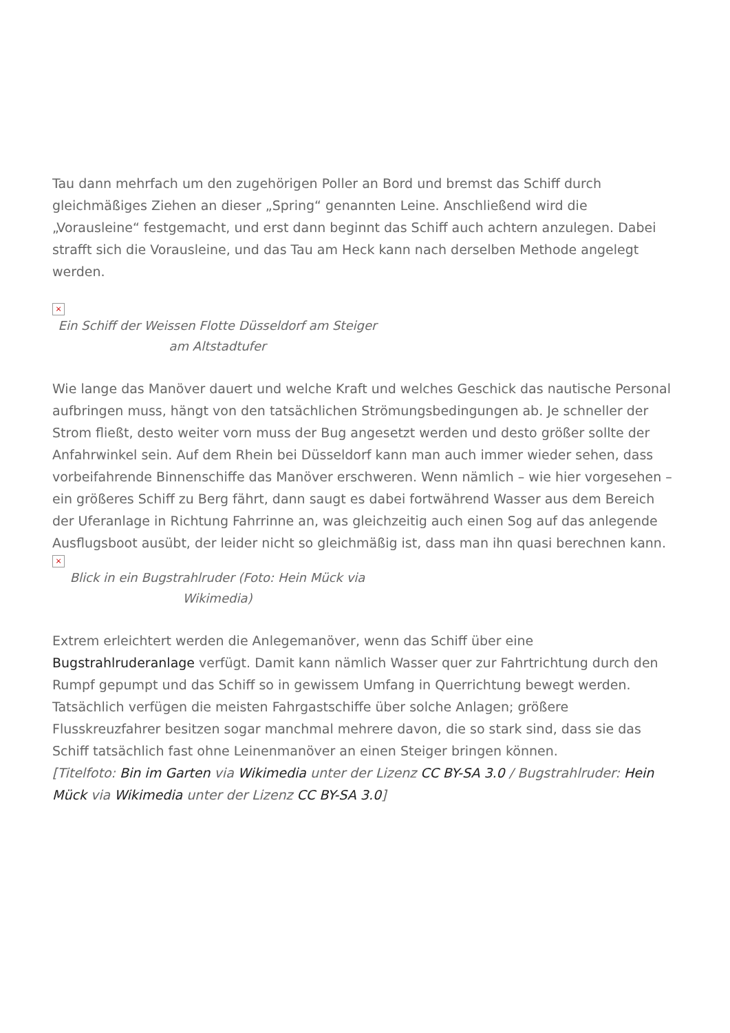Tau dann mehrfach um den zugehörigen Poller an Bord und bremst das Schiff durch gleichmäßiges Ziehen an dieser „Spring“ genannten Leine. Anschließend wird die „Vorausleine“ festgemacht, und erst dann beginnt das Schiff auch achtern anzulegen. Dabei strafft sich die Vorausleine, und das Tau am Heck kann nach derselben Methode angelegt werden.
×
Ein Schiff der Weissen Flotte Düsseldorf am Steiger am Altstadtufer
Wie lange das Manöver dauert und welche Kraft und welches Geschick das nautische Personal aufbringen muss, hängt von den tatsächlichen Strömungsbedingungen ab. Je schneller der Strom fließt, desto weiter vorn muss der Bug angesetzt werden und desto größer sollte der Anfahrwinkel sein. Auf dem Rhein bei Düsseldorf kann man auch immer wieder sehen, dass vorbeifahrende Binnenschiffe das Manöver erschweren. Wenn nämlich – wie hier vorgesehen – ein größeres Schiff zu Berg fährt, dann saugt es dabei fortwährend Wasser aus dem Bereich der Uferanlage in Richtung Fahrrinne an, was gleichzeitig auch einen Sog auf das anlegende Ausflugsboot ausübt, der leider nicht so gleichmäßig ist, dass man ihn quasi berechnen kann.
×
Blick in ein Bugstrahlruder (Foto: Hein Mück via Wikimedia)
Extrem erleichtert werden die Anlegemanöver, wenn das Schiff über eine Bugstrahlruderanlage verfügt. Damit kann nämlich Wasser quer zur Fahrtrichtung durch den Rumpf gepumpt und das Schiff so in gewissem Umfang in Querrichtung bewegt werden. Tatsächlich verfügen die meisten Fahrgastschiffe über solche Anlagen; größere Flusskreuzfahrer besitzen sogar manchmal mehrere davon, die so stark sind, dass sie das Schiff tatsächlich fast ohne Leinenmanöver an einen Steiger bringen können.
[Titelfoto: Bin im Garten via Wikimedia unter der Lizenz CC BY-SA 3.0 / Bugstrahlruder: Hein Mück via Wikimedia unter der Lizenz CC BY-SA 3.0]